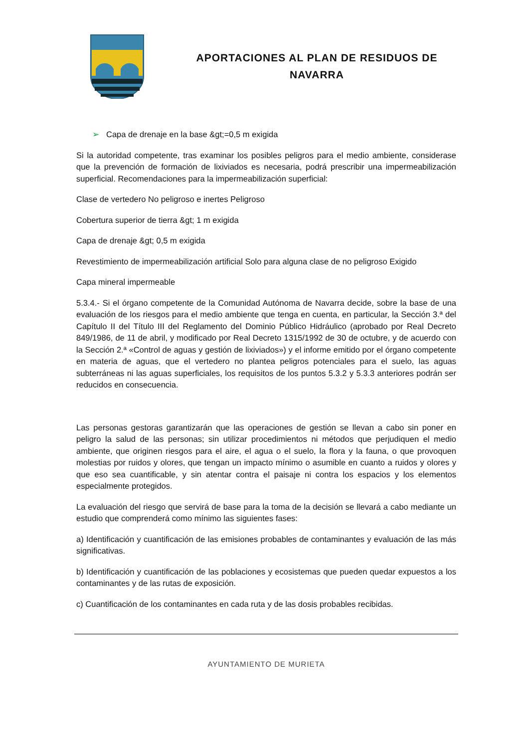APORTACIONES AL PLAN DE RESIDUOS DE
NAVARRA
➢ Capa de drenaje en la base &gt;=0,5 m exigida
Si la autoridad competente, tras examinar los posibles peligros para el medio ambiente, considerase que la prevención de formación de lixiviados es necesaria, podrá prescribir una impermeabilización superficial. Recomendaciones para la impermeabilización superficial:
Clase de vertedero No peligroso e inertes Peligroso
Cobertura superior de tierra &gt; 1 m exigida
Capa de drenaje &gt; 0,5 m exigida
Revestimiento de impermeabilización artificial Solo para alguna clase de no peligroso Exigido
Capa mineral impermeable
5.3.4.- Si el órgano competente de la Comunidad Autónoma de Navarra decide, sobre la base de una evaluación de los riesgos para el medio ambiente que tenga en cuenta, en particular, la Sección 3.ª del Capítulo II del Título III del Reglamento del Dominio Público Hidráulico (aprobado por Real Decreto 849/1986, de 11 de abril, y modificado por Real Decreto 1315/1992 de 30 de octubre, y de acuerdo con la Sección 2.ª «Control de aguas y gestión de lixiviados») y el informe emitido por el órgano competente en materia de aguas, que el vertedero no plantea peligros potenciales para el suelo, las aguas subterráneas ni las aguas superficiales, los requisitos de los puntos 5.3.2 y 5.3.3 anteriores podrán ser reducidos en consecuencia.
Las personas gestoras garantizarán que las operaciones de gestión se llevan a cabo sin poner en peligro la salud de las personas; sin utilizar procedimientos ni métodos que perjudiquen el medio ambiente, que originen riesgos para el aire, el agua o el suelo, la flora y la fauna, o que provoquen molestias por ruidos y olores, que tengan un impacto mínimo o asumible en cuanto a ruidos y olores y que eso sea cuantificable, y sin atentar contra el paisaje ni contra los espacios y los elementos especialmente protegidos.
La evaluación del riesgo que servirá de base para la toma de la decisión se llevará a cabo mediante un estudio que comprenderá como mínimo las siguientes fases:
a) Identificación y cuantificación de las emisiones probables de contaminantes y evaluación de las más significativas.
b) Identificación y cuantificación de las poblaciones y ecosistemas que pueden quedar expuestos a los contaminantes y de las rutas de exposición.
c) Cuantificación de los contaminantes en cada ruta y de las dosis probables recibidas.
AYUNTAMIENTO DE MURIETA